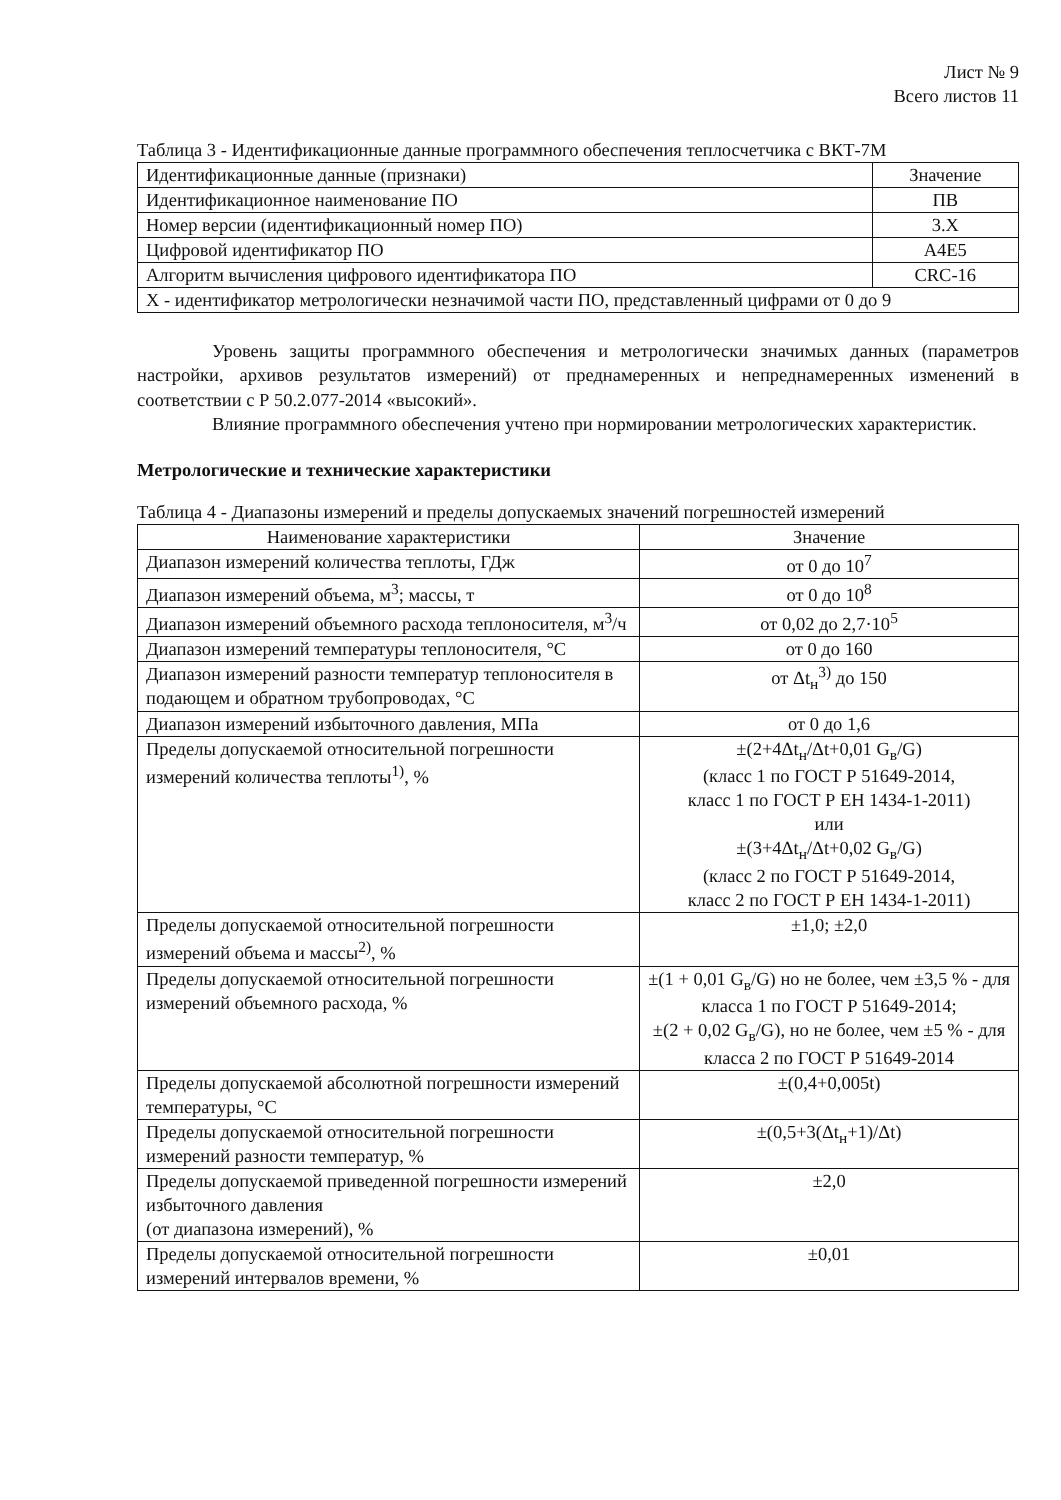Лист № 9
Всего листов 11
Таблица 3 - Идентификационные данные программного обеспечения теплосчетчика с ВКТ-7М
| Идентификационные данные (признаки) | Значение |
| --- | --- |
| Идентификационное наименование ПО | ПВ |
| Номер версии (идентификационный номер ПО) | 3.X |
| Цифровой идентификатор ПО | A4E5 |
| Алгоритм вычисления цифрового идентификатора ПО | CRC-16 |
| X - идентификатор метрологически незначимой части ПО, представленный цифрами от 0 до 9 | |
Уровень защиты программного обеспечения и метрологически значимых данных (параметров настройки, архивов результатов измерений) от преднамеренных и непреднамеренных изменений в соответствии с Р 50.2.077-2014 «высокий».
Влияние программного обеспечения учтено при нормировании метрологических характеристик.
Метрологические и технические характеристики
Таблица 4 - Диапазоны измерений и пределы допускаемых значений погрешностей измерений
| Наименование характеристики | Значение |
| --- | --- |
| Диапазон измерений количества теплоты, ГДж | от 0 до 10<sup>7</sup> |
| Диапазон измерений объема, м<sup>3</sup>; массы, т | от 0 до 10<sup>8</sup> |
| Диапазон измерений объемного расхода теплоносителя, м<sup>3</sup>/ч | от 0,02 до 2,7·10<sup>5</sup> |
| Диапазон измерений температуры теплоносителя, °С | от 0 до 160 |
| Диапазон измерений разности температур теплоносителя в подающем и обратном трубопроводах, °С | от Δt<sub>н</sub><sup>3)</sup> до 150 |
| Диапазон измерений избыточного давления, МПа | от 0 до 1,6 |
| Пределы допускаемой относительной погрешности измерений количества теплоты<sup>1)</sup>, % | ±(2+4Δt<sub>н</sub>/Δt+0,01 G<sub>в</sub>/G) (класс 1 по ГОСТ Р 51649-2014, класс 1 по ГОСТ Р ЕН 1434-1-2011) или ±(3+4Δt<sub>н</sub>/Δt+0,02 G<sub>в</sub>/G) (класс 2 по ГОСТ Р 51649-2014, класс 2 по ГОСТ Р ЕН 1434-1-2011) |
| Пределы допускаемой относительной погрешности измерений объема и массы<sup>2)</sup>, % | ±1,0; ±2,0 |
| Пределы допускаемой относительной погрешности измерений объемного расхода, % | ±(1 + 0,01 G<sub>в</sub>/G) но не более, чем ±3,5 % - для класса 1 по ГОСТ Р 51649-2014; ±(2 + 0,02 G<sub>в</sub>/G), но не более, чем ±5 % - для класса 2 по ГОСТ Р 51649-2014 |
| Пределы допускаемой абсолютной погрешности измерений температуры, °С | ±(0,4+0,005t) |
| Пределы допускаемой относительной погрешности измерений разности температур, % | ±(0,5+3(Δt<sub>н</sub>+1)/Δt) |
| Пределы допускаемой приведенной погрешности измерений избыточного давления (от диапазона измерений), % | ±2,0 |
| Пределы допускаемой относительной погрешности измерений интервалов времени, % | ±0,01 |